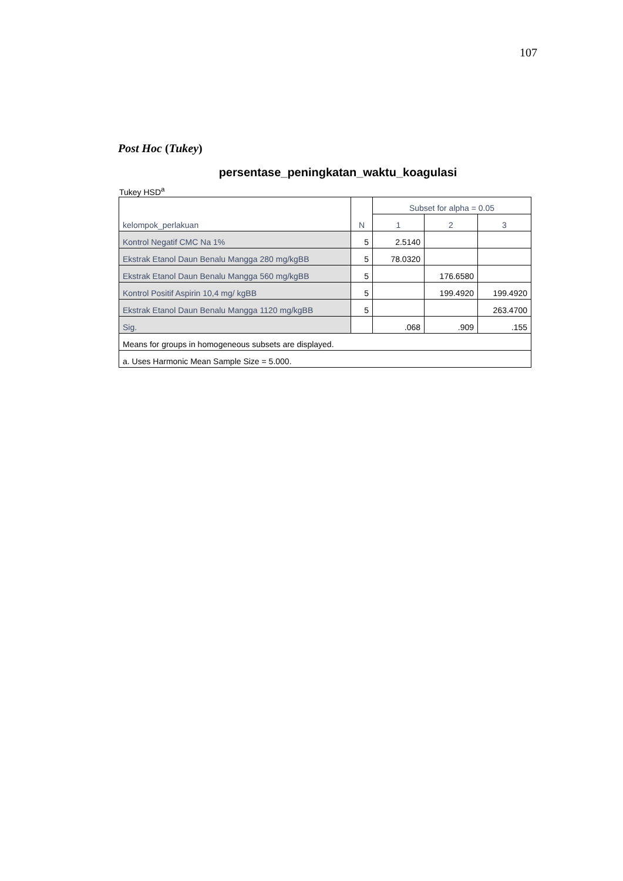107
Post Hoc (Tukey)
persentase_peningkatan_waktu_koagulasi
Tukey HSD<sup>a</sup>
| kelompok_perlakuan | N | Subset for alpha = 0.05 | | |
| --- | --- | --- | --- | --- |
| | | 1 | 2 | 3 |
| Kontrol Negatif CMC Na 1% | 5 | 2.5140 | | |
| Ekstrak Etanol Daun Benalu Mangga 280 mg/kgBB | 5 | 78.0320 | | |
| Ekstrak Etanol Daun Benalu Mangga 560 mg/kgBB | 5 | | 176.6580 | |
| Kontrol Positif Aspirin 10,4 mg/ kgBB | 5 | | 199.4920 | 199.4920 |
| Ekstrak Etanol Daun Benalu Mangga 1120 mg/kgBB | 5 | | | 263.4700 |
| Sig. | | .068 | .909 | .155 |
| Means for groups in homogeneous subsets are displayed. | | | | |
| a. Uses Harmonic Mean Sample Size = 5.000. | | | | |